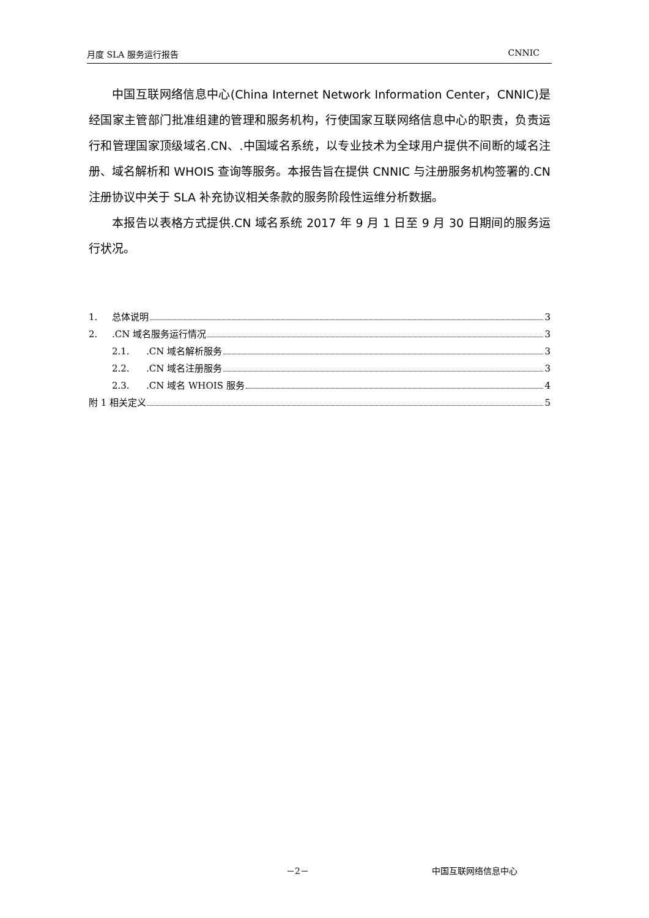月度 SLA 服务运行报告 CNNIC
中国互联网络信息中心(China Internet Network Information Center，CNNIC)是经国家主管部门批准组建的管理和服务机构，行使国家互联网络信息中心的职责，负责运行和管理国家顶级域名.CN、.中国域名系统，以专业技术为全球用户提供不间断的域名注册、域名解析和 WHOIS 查询等服务。本报告旨在提供 CNNIC 与注册服务机构签署的.CN 注册协议中关于 SLA 补充协议相关条款的服务阶段性运维分析数据。
本报告以表格方式提供.CN 域名系统 2017 年 9 月 1 日至 9 月 30 日期间的服务运行状况。
1. 总体说明 3
2..CN 域名服务运行情况 3
2.1..CN 域名解析服务 3
2.2..CN 域名注册服务 3
2.3..CN 域名 WHOIS 服务 4
附 1 相关定义 5
－2－ 中国互联网络信息中心